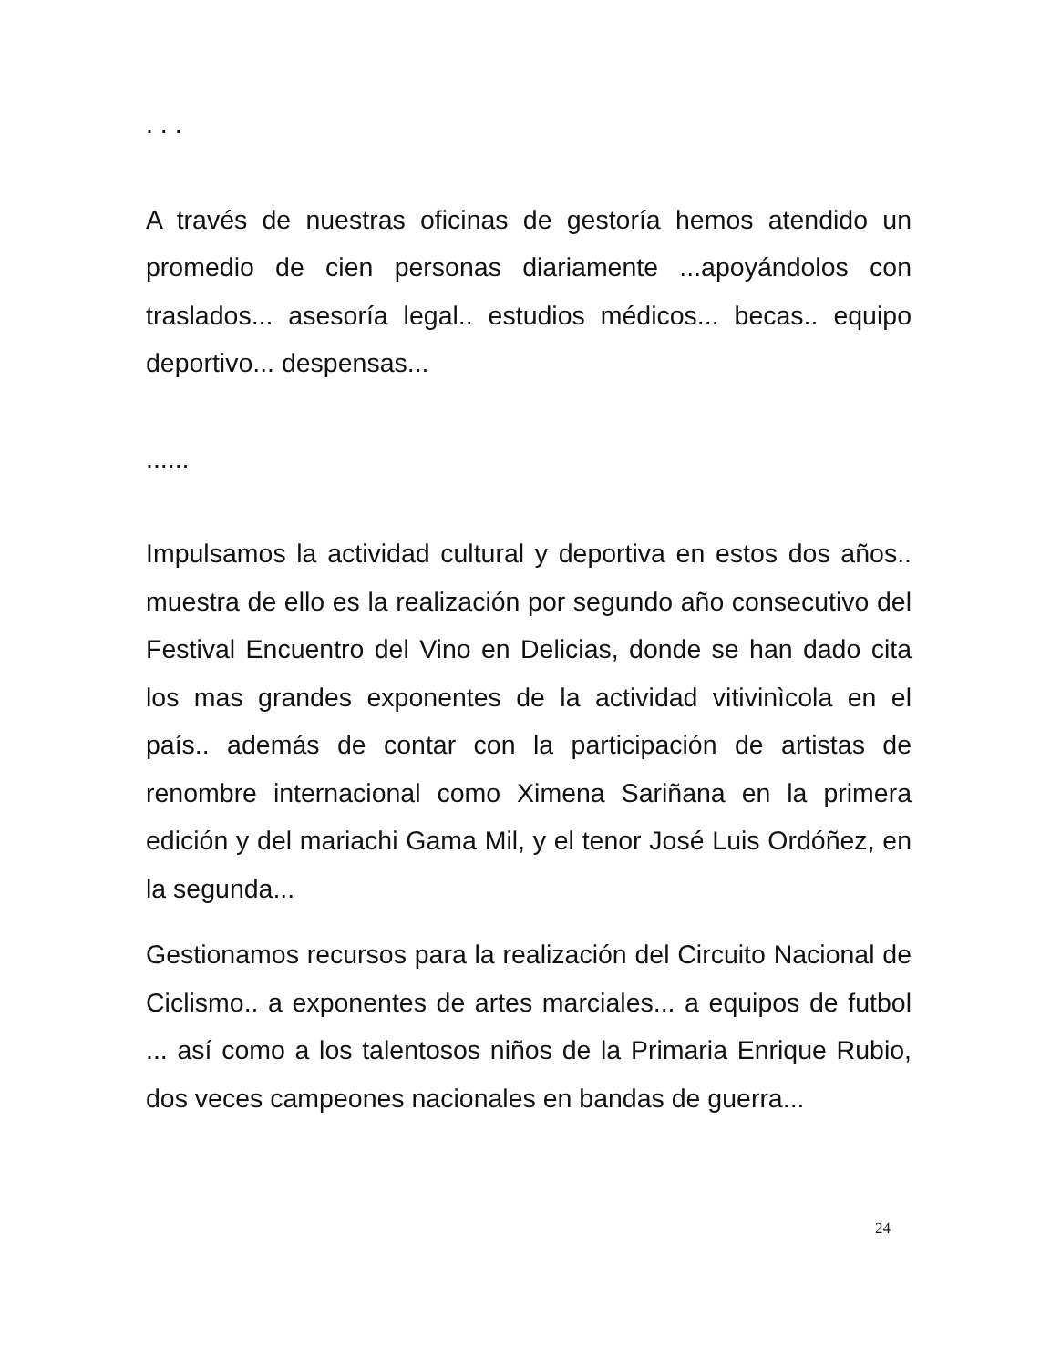. . .
A través de nuestras oficinas de gestoría hemos atendido un promedio de cien personas diariamente ...apoyándolos con traslados... asesoría legal.. estudios médicos... becas.. equipo deportivo... despensas...
......
Impulsamos la actividad cultural y deportiva en estos dos años.. muestra de ello es la realización por segundo año consecutivo del Festival Encuentro del Vino en Delicias, donde se han dado cita los mas grandes exponentes de la actividad vitivinìcola en el país.. además de contar con la participación de artistas de renombre internacional como Ximena Sariñana en la primera edición y del mariachi Gama Mil, y el tenor José Luis Ordóñez, en la segunda...
Gestionamos recursos para la realización del Circuito Nacional de Ciclismo.. a exponentes de artes marciales... a equipos de futbol ... así como a los talentosos niños de la Primaria Enrique Rubio, dos veces campeones nacionales en bandas de guerra...
24